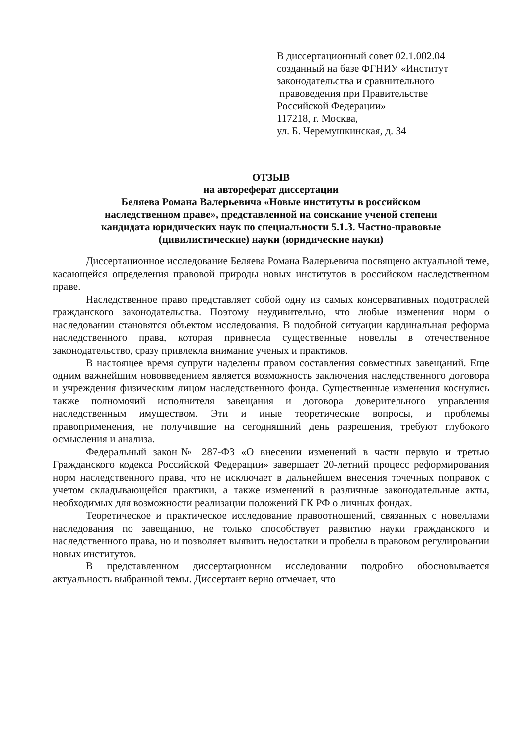В диссертационный совет 02.1.002.04
созданный на базе ФГНИУ «Институт
законодательства и сравнительного
правоведения при Правительстве
Российской Федерации»
117218, г. Москва,
ул. Б. Черемушкинская, д. 34
ОТЗЫВ
на автореферат диссертации
Беляева Романа Валерьевича «Новые институты в российском
наследственном праве», представленной на соискание ученой степени
кандидата юридических наук по специальности 5.1.3. Частно-правовые
(цивилистические) науки (юридические науки)
Диссертационное исследование Беляева Романа Валерьевича посвящено актуальной теме, касающейся определения правовой природы новых институтов в российском наследственном праве.
Наследственное право представляет собой одну из самых консервативных подотраслей гражданского законодательства. Поэтому неудивительно, что любые изменения норм о наследовании становятся объектом исследования. В подобной ситуации кардинальная реформа наследственного права, которая привнесла существенные новеллы в отечественное законодательство, сразу привлекла внимание ученых и практиков.
В настоящее время супруги наделены правом составления совместных завещаний. Еще одним важнейшим нововведением является возможность заключения наследственного договора и учреждения физическим лицом наследственного фонда. Существенные изменения коснулись также полномочий исполнителя завещания и договора доверительного управления наследственным имуществом. Эти и иные теоретические вопросы, и проблемы правоприменения, не получившие на сегодняшний день разрешения, требуют глубокого осмысления и анализа.
Федеральный закон№ 287-ФЗ «О внесении изменений в части первую и третью Гражданского кодекса Российской Федерации» завершает 20-летний процесс реформирования норм наследственного права, что не исключает в дальнейшем внесения точечных поправок с учетом складывающейся практики, а также изменений в различные законодательные акты, необходимых для возможности реализации положений ГК РФ о личных фондах.
Теоретическое и практическое исследование правоотношений, связанных с новеллами наследования по завещанию, не только способствует развитию науки гражданского и наследственного права, но и позволяет выявить недостатки и пробелы в правовом регулировании новых институтов.
В представленном диссертационном исследовании подробно обосновывается актуальность выбранной темы. Диссертант верно отмечает, что